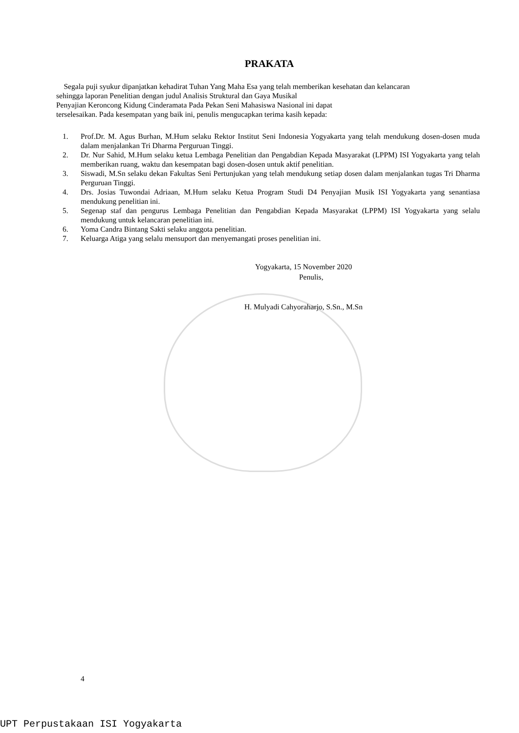PRAKATA
Segala puji syukur dipanjatkan kehadirat Tuhan Yang Maha Esa yang telah memberikan kesehatan dan kelancaran sehingga laporan Penelitian dengan judul Analisis Struktural dan Gaya Musikal
Penyajian Keroncong Kidung Cinderamata Pada Pekan Seni Mahasiswa Nasional ini dapat
terselesaikan. Pada kesempatan yang baik ini, penulis mengucapkan terima kasih kepada:
1. Prof.Dr. M. Agus Burhan, M.Hum selaku Rektor Institut Seni Indonesia Yogyakarta yang telah mendukung dosen-dosen muda dalam menjalankan Tri Dharma Perguruan Tinggi.
2. Dr. Nur Sahid, M.Hum selaku ketua Lembaga Penelitian dan Pengabdian Kepada Masyarakat (LPPM) ISI Yogyakarta yang telah memberikan ruang, waktu dan kesempatan bagi dosen-dosen untuk aktif penelitian.
3. Siswadi, M.Sn selaku dekan Fakultas Seni Pertunjukan yang telah mendukung setiap dosen dalam menjalankan tugas Tri Dharma Perguruan Tinggi.
4. Drs. Josias Tuwondai Adriaan, M.Hum selaku Ketua Program Studi D4 Penyajian Musik ISI Yogyakarta yang senantiasa mendukung penelitian ini.
5. Segenap staf dan pengurus Lembaga Penelitian dan Pengabdian Kepada Masyarakat (LPPM) ISI Yogyakarta yang selalu mendukung untuk kelancaran penelitian ini.
6. Yoma Candra Bintang Sakti selaku anggota penelitian.
7. Keluarga Atiga yang selalu mensuport dan menyemangati proses penelitian ini.
Yogyakarta, 15 November 2020
Penulis,
H. Mulyadi Cahyoraharjo, S.Sn., M.Sn
4
UPT Perpustakaan ISI Yogyakarta